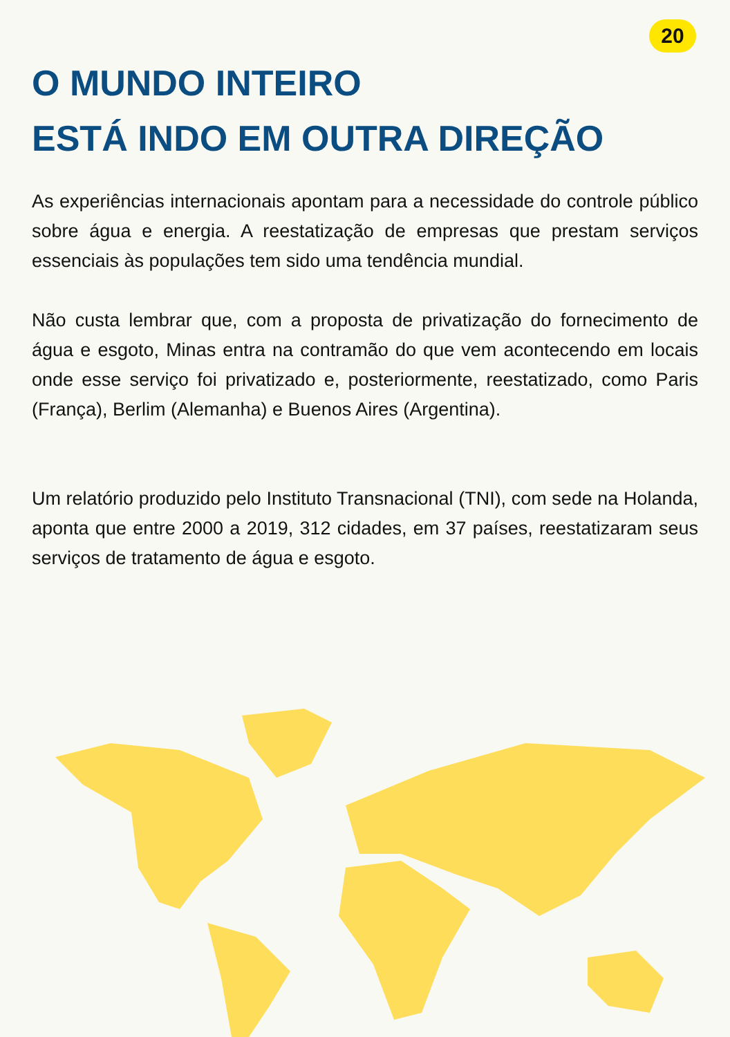20
O MUNDO INTEIRO
ESTÁ INDO EM OUTRA DIREÇÃO
As experiências internacionais apontam para a necessidade do controle público sobre água e energia. A reestatização de empresas que prestam serviços essenciais às populações tem sido uma tendência mundial.
Não custa lembrar que, com a proposta de privatização do fornecimento de água e esgoto, Minas entra na contramão do que vem acontecendo em locais onde esse serviço foi privatizado e, posteriormente, reestatizado, como Paris (França), Berlim (Alemanha) e Buenos Aires (Argentina).
Um relatório produzido pelo Instituto Transnacional (TNI), com sede na Holanda, aponta que entre 2000 a 2019, 312 cidades, em 37 países, reestatizaram seus serviços de tratamento de água e esgoto.